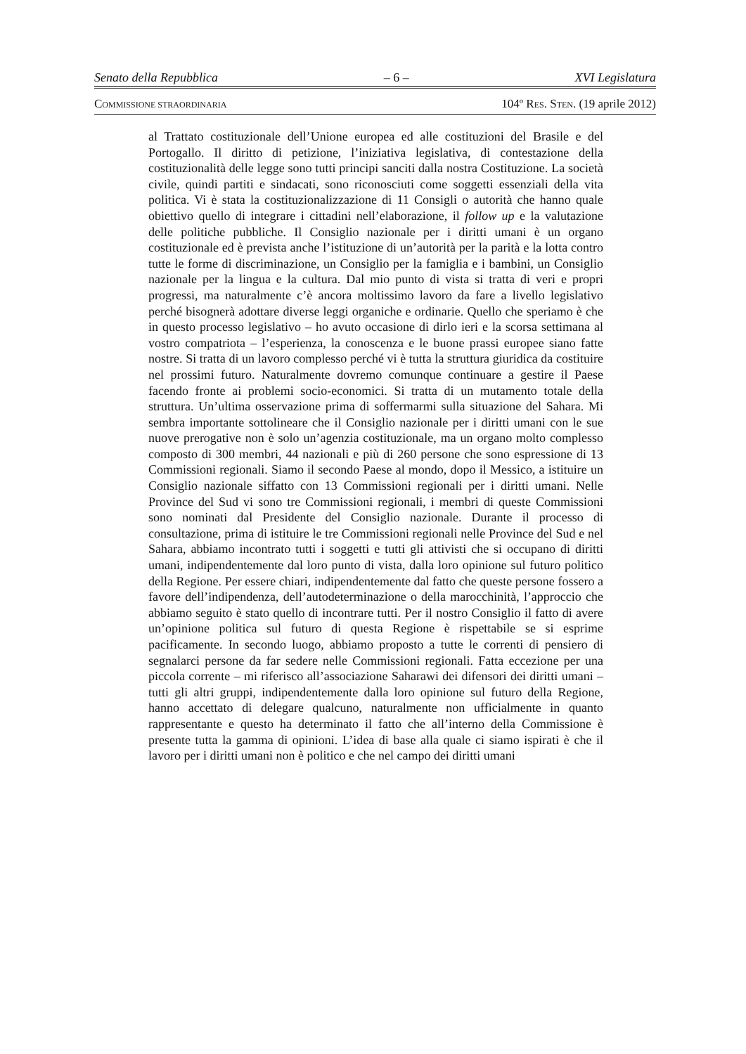Senato della Repubblica – 6 – XVI Legislatura
COMMISSIONE STRAORDINARIA 104º RES. STEN. (19 aprile 2012)
al Trattato costituzionale dell’Unione europea ed alle costituzioni del Brasile e del Portogallo. Il diritto di petizione, l’iniziativa legislativa, di contestazione della costituzionalità delle legge sono tutti principi sanciti dalla nostra Costituzione. La società civile, quindi partiti e sindacati, sono riconosciuti come soggetti essenziali della vita politica. Vi è stata la costituzionalizzazione di 11 Consigli o autorità che hanno quale obiettivo quello di integrare i cittadini nell’elaborazione, il follow up e la valutazione delle politiche pubbliche. Il Consiglio nazionale per i diritti umani è un organo costituzionale ed è prevista anche l’istituzione di un’autorità per la parità e la lotta contro tutte le forme di discriminazione, un Consiglio per la famiglia e i bambini, un Consiglio nazionale per la lingua e la cultura. Dal mio punto di vista si tratta di veri e propri progressi, ma naturalmente c’è ancora moltissimo lavoro da fare a livello legislativo perché bisognerà adottare diverse leggi organiche e ordinarie. Quello che speriamo è che in questo processo legislativo – ho avuto occasione di dirlo ieri e la scorsa settimana al vostro compatriota – l’esperienza, la conoscenza e le buone prassi europee siano fatte nostre. Si tratta di un lavoro complesso perché vi è tutta la struttura giuridica da costituire nel prossimi futuro. Naturalmente dovremo comunque continuare a gestire il Paese facendo fronte ai problemi socio-economici. Si tratta di un mutamento totale della struttura. Un’ultima osservazione prima di soffermarmi sulla situazione del Sahara. Mi sembra importante sottolineare che il Consiglio nazionale per i diritti umani con le sue nuove prerogative non è solo un’agenzia costituzionale, ma un organo molto complesso composto di 300 membri, 44 nazionali e più di 260 persone che sono espressione di 13 Commissioni regionali. Siamo il secondo Paese al mondo, dopo il Messico, a istituire un Consiglio nazionale siffatto con 13 Commissioni regionali per i diritti umani. Nelle Province del Sud vi sono tre Commissioni regionali, i membri di queste Commissioni sono nominati dal Presidente del Consiglio nazionale. Durante il processo di consultazione, prima di istituire le tre Commissioni regionali nelle Province del Sud e nel Sahara, abbiamo incontrato tutti i soggetti e tutti gli attivisti che si occupano di diritti umani, indipendentemente dal loro punto di vista, dalla loro opinione sul futuro politico della Regione. Per essere chiari, indipendentemente dal fatto che queste persone fossero a favore dell’indipendenza, dell’autodeterminazione o della marocchinità, l’approccio che abbiamo seguito è stato quello di incontrare tutti. Per il nostro Consiglio il fatto di avere un’opinione politica sul futuro di questa Regione è rispettabile se si esprime pacificamente. In secondo luogo, abbiamo proposto a tutte le correnti di pensiero di segnalarci persone da far sedere nelle Commissioni regionali. Fatta eccezione per una piccola corrente – mi riferisco all’associazione Saharawi dei difensori dei diritti umani – tutti gli altri gruppi, indipendentemente dalla loro opinione sul futuro della Regione, hanno accettato di delegare qualcuno, naturalmente non ufficialmente in quanto rappresentante e questo ha determinato il fatto che all’interno della Commissione è presente tutta la gamma di opinioni. L’idea di base alla quale ci siamo ispirati è che il lavoro per i diritti umani non è politico e che nel campo dei diritti umani